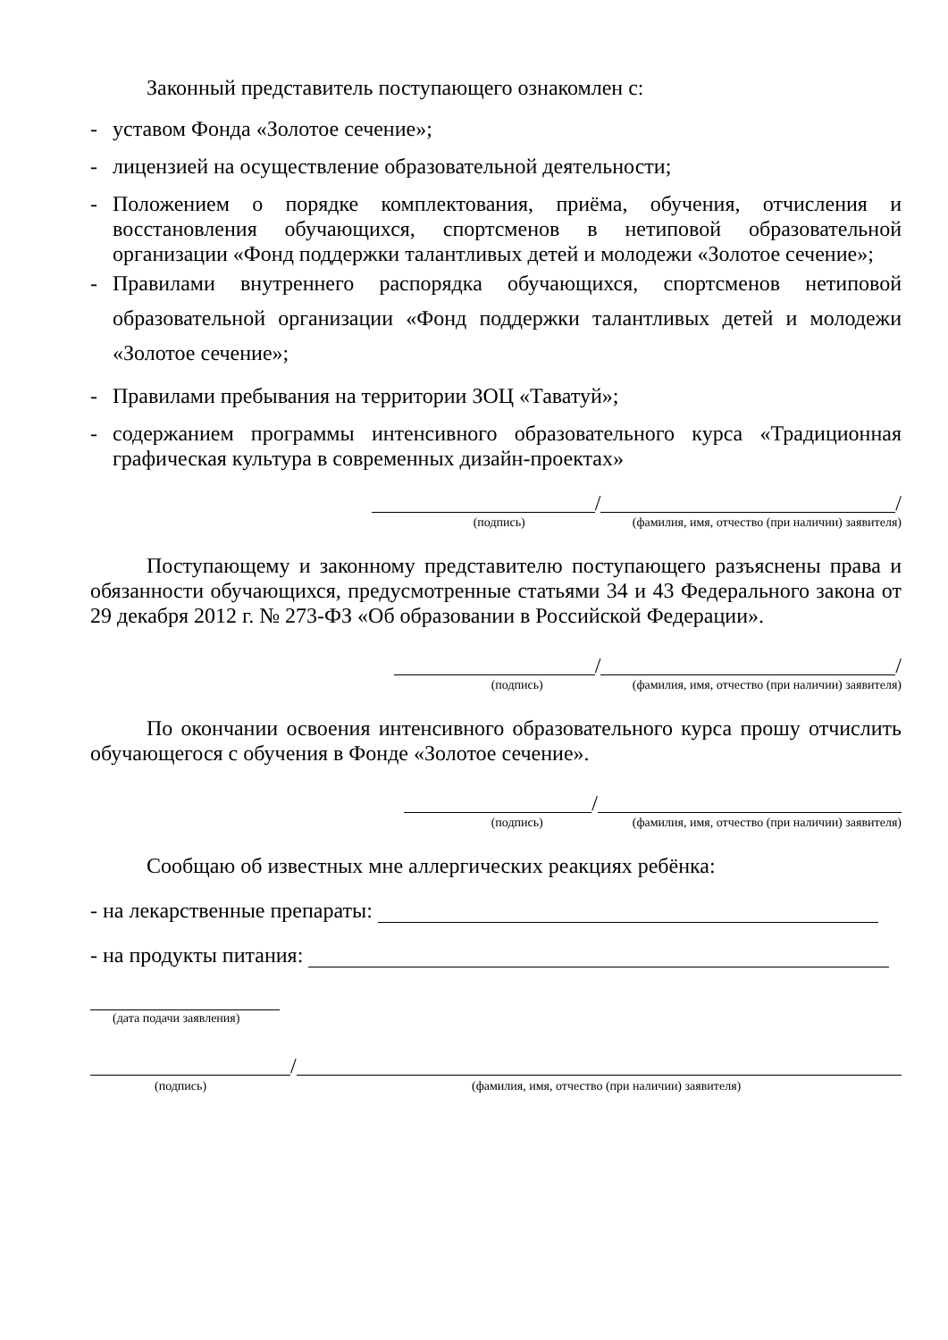Законный представитель поступающего ознакомлен с:
- уставом Фонда «Золотое сечение»;
- лицензией на осуществление образовательной деятельности;
- Положением о порядке комплектования, приёма, обучения, отчисления и восстановления обучающихся, спортсменов в нетиповой образовательной организации «Фонд поддержки талантливых детей и молодежи «Золотое сечение»;
- Правилами внутреннего распорядка обучающихся, спортсменов нетиповой образовательной организации «Фонд поддержки талантливых детей и молодежи «Золотое сечение»;
- Правилами пребывания на территории ЗОЦ «Таватуй»;
- содержанием программы интенсивного образовательного курса «Традиционная графическая культура в современных дизайн-проектах»
/ /
(подпись) (фамилия, имя, отчество (при наличии) заявителя)
Поступающему и законному представителю поступающего разъяснены права и обязанности обучающихся, предусмотренные статьями 34 и 43 Федерального закона от 29 декабря 2012 г. № 273-ФЗ «Об образовании в Российской Федерации».
/ /
(подпись) (фамилия, имя, отчество (при наличии) заявителя)
По окончании освоения интенсивного образовательного курса прошу отчислить обучающегося с обучения в Фонде «Золотое сечение».
/
(подпись) (фамилия, имя, отчество (при наличии) заявителя)
Сообщаю об известных мне аллергических реакциях ребёнка:
- на лекарственные препараты:
- на продукты питания:
(дата подачи заявления)
/
(подпись) (фамилия, имя, отчество (при наличии) заявителя)